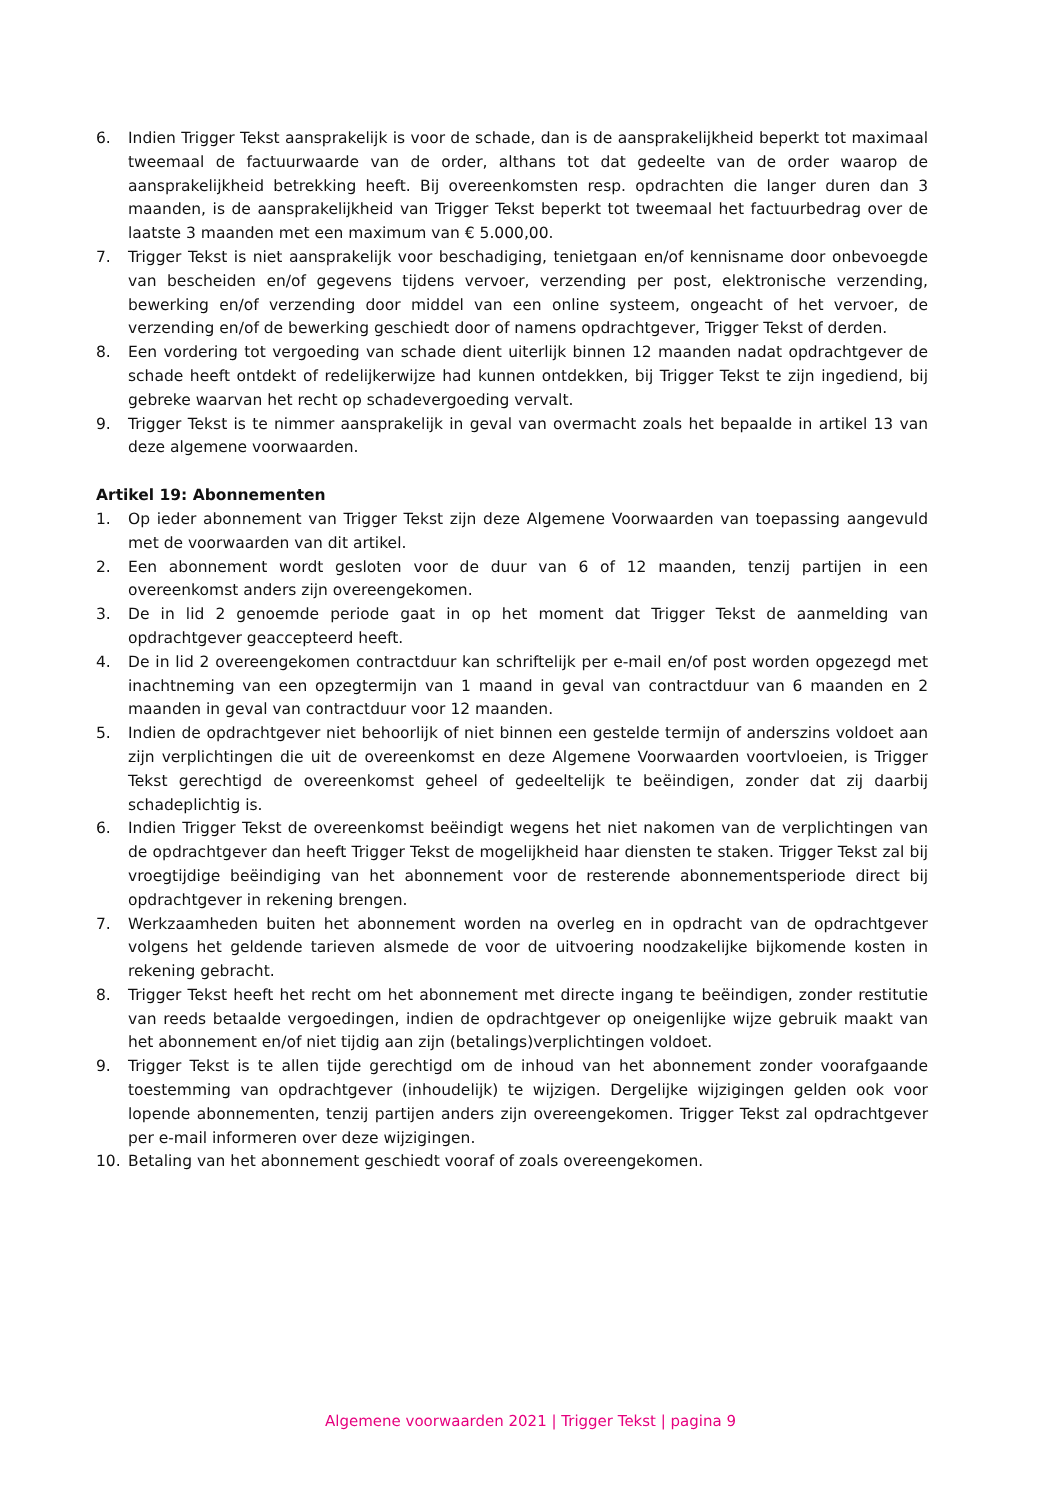6. Indien Trigger Tekst aansprakelijk is voor de schade, dan is de aansprakelijkheid beperkt tot maximaal tweemaal de factuurwaarde van de order, althans tot dat gedeelte van de order waarop de aansprakelijkheid betrekking heeft. Bij overeenkomsten resp. opdrachten die langer duren dan 3 maanden, is de aansprakelijkheid van Trigger Tekst beperkt tot tweemaal het factuurbedrag over de laatste 3 maanden met een maximum van € 5.000,00.
7. Trigger Tekst is niet aansprakelijk voor beschadiging, tenietgaan en/of kennisname door onbevoegde van bescheiden en/of gegevens tijdens vervoer, verzending per post, elektronische verzending, bewerking en/of verzending door middel van een online systeem, ongeacht of het vervoer, de verzending en/of de bewerking geschiedt door of namens opdrachtgever, Trigger Tekst of derden.
8. Een vordering tot vergoeding van schade dient uiterlijk binnen 12 maanden nadat opdrachtgever de schade heeft ontdekt of redelijkerwijze had kunnen ontdekken, bij Trigger Tekst te zijn ingediend, bij gebreke waarvan het recht op schadevergoeding vervalt.
9. Trigger Tekst is te nimmer aansprakelijk in geval van overmacht zoals het bepaalde in artikel 13 van deze algemene voorwaarden.
Artikel 19: Abonnementen
1. Op ieder abonnement van Trigger Tekst zijn deze Algemene Voorwaarden van toepassing aangevuld met de voorwaarden van dit artikel.
2. Een abonnement wordt gesloten voor de duur van 6 of 12 maanden, tenzij partijen in een overeenkomst anders zijn overeengekomen.
3. De in lid 2 genoemde periode gaat in op het moment dat Trigger Tekst de aanmelding van opdrachtgever geaccepteerd heeft.
4. De in lid 2 overeengekomen contractduur kan schriftelijk per e-mail en/of post worden opgezegd met inachtneming van een opzegtermijn van 1 maand in geval van contractduur van 6 maanden en 2 maanden in geval van contractduur voor 12 maanden.
5. Indien de opdrachtgever niet behoorlijk of niet binnen een gestelde termijn of anderszins voldoet aan zijn verplichtingen die uit de overeenkomst en deze Algemene Voorwaarden voortvloeien, is Trigger Tekst gerechtigd de overeenkomst geheel of gedeeltelijk te beëindigen, zonder dat zij daarbij schadeplichtig is.
6. Indien Trigger Tekst de overeenkomst beëindigt wegens het niet nakomen van de verplichtingen van de opdrachtgever dan heeft Trigger Tekst de mogelijkheid haar diensten te staken. Trigger Tekst zal bij vroegtijdige beëindiging van het abonnement voor de resterende abonnementsperiode direct bij opdrachtgever in rekening brengen.
7. Werkzaamheden buiten het abonnement worden na overleg en in opdracht van de opdrachtgever volgens het geldende tarieven alsmede de voor de uitvoering noodzakelijke bijkomende kosten in rekening gebracht.
8. Trigger Tekst heeft het recht om het abonnement met directe ingang te beëindigen, zonder restitutie van reeds betaalde vergoedingen, indien de opdrachtgever op oneigenlijke wijze gebruik maakt van het abonnement en/of niet tijdig aan zijn (betalings)verplichtingen voldoet.
9. Trigger Tekst is te allen tijde gerechtigd om de inhoud van het abonnement zonder voorafgaande toestemming van opdrachtgever (inhoudelijk) te wijzigen. Dergelijke wijzigingen gelden ook voor lopende abonnementen, tenzij partijen anders zijn overeengekomen. Trigger Tekst zal opdrachtgever per e-mail informeren over deze wijzigingen.
10. Betaling van het abonnement geschiedt vooraf of zoals overeengekomen.
Algemene voorwaarden 2021 | Trigger Tekst | pagina 9